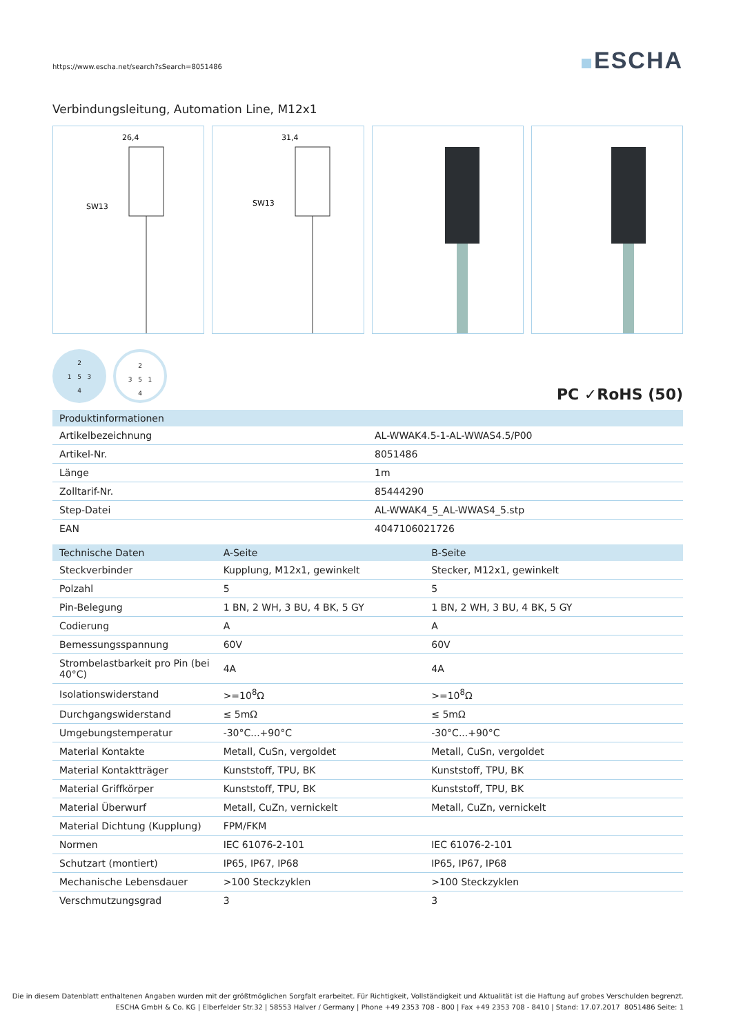https://www.escha.net/search?sSearch=8051486
ESCHA
Verbindungsleitung, Automation Line, M12x1
26,4
SW13
31,4
SW13
2
1 5 3
4
2
3 5 1
4
PC ✓RoHS (50)
| Produktinformationen | |
| --- | --- |
| Artikelbezeichnung | AL-WWAK4.5-1-AL-WWAS4.5/P00 |
| Artikel-Nr. | 8051486 |
| Länge | 1m |
| Zolltarif-Nr. | 85444290 |
| Step-Datei | AL-WWAK4_5_AL-WWAS4_5.stp |
| EAN | 4047106021726 |
| Technische Daten | A-Seite | B-Seite |
| --- | --- | --- |
| Steckverbinder | Kupplung, M12x1, gewinkelt | Stecker, M12x1, gewinkelt |
| Polzahl | 5 | 5 |
| Pin-Belegung | 1 BN, 2 WH, 3 BU, 4 BK, 5 GY | 1 BN, 2 WH, 3 BU, 4 BK, 5 GY |
| Codierung | A | A |
| Bemessungsspannung | 60V | 60V |
| Strombelastbarkeit pro Pin (bei 40°C) | 4A | 4A |
| Isolationswiderstand | >=10<sup>8</sup>Ω | >=10<sup>8</sup>Ω |
| Durchgangswiderstand | ≤ 5mΩ | ≤ 5mΩ |
| Umgebungstemperatur | -30°C...+90°C | -30°C...+90°C |
| Material Kontakte | Metall, CuSn, vergoldet | Metall, CuSn, vergoldet |
| Material Kontaktträger | Kunststoff, TPU, BK | Kunststoff, TPU, BK |
| Material Griffkörper | Kunststoff, TPU, BK | Kunststoff, TPU, BK |
| Material Überwurf | Metall, CuZn, vernickelt | Metall, CuZn, vernickelt |
| Material Dichtung (Kupplung) | FPM/FKM | |
| Normen | IEC 61076-2-101 | IEC 61076-2-101 |
| Schutzart (montiert) | IP65, IP67, IP68 | IP65, IP67, IP68 |
| Mechanische Lebensdauer | >100 Steckzyklen | >100 Steckzyklen |
| Verschmutzungsgrad | 3 | 3 |
Die in diesem Datenblatt enthaltenen Angaben wurden mit der größtmöglichen Sorgfalt erarbeitet. Für Richtigkeit, Vollständigkeit und Aktualität ist die Haftung auf grobes Verschulden begrenzt.
ESCHA GmbH & Co. KG | Elberfelder Str.32 | 58553 Halver / Germany | Phone +49 2353 708 - 800 | Fax +49 2353 708 - 8410 | Stand: 17.07.2017 8051486 Seite: 1